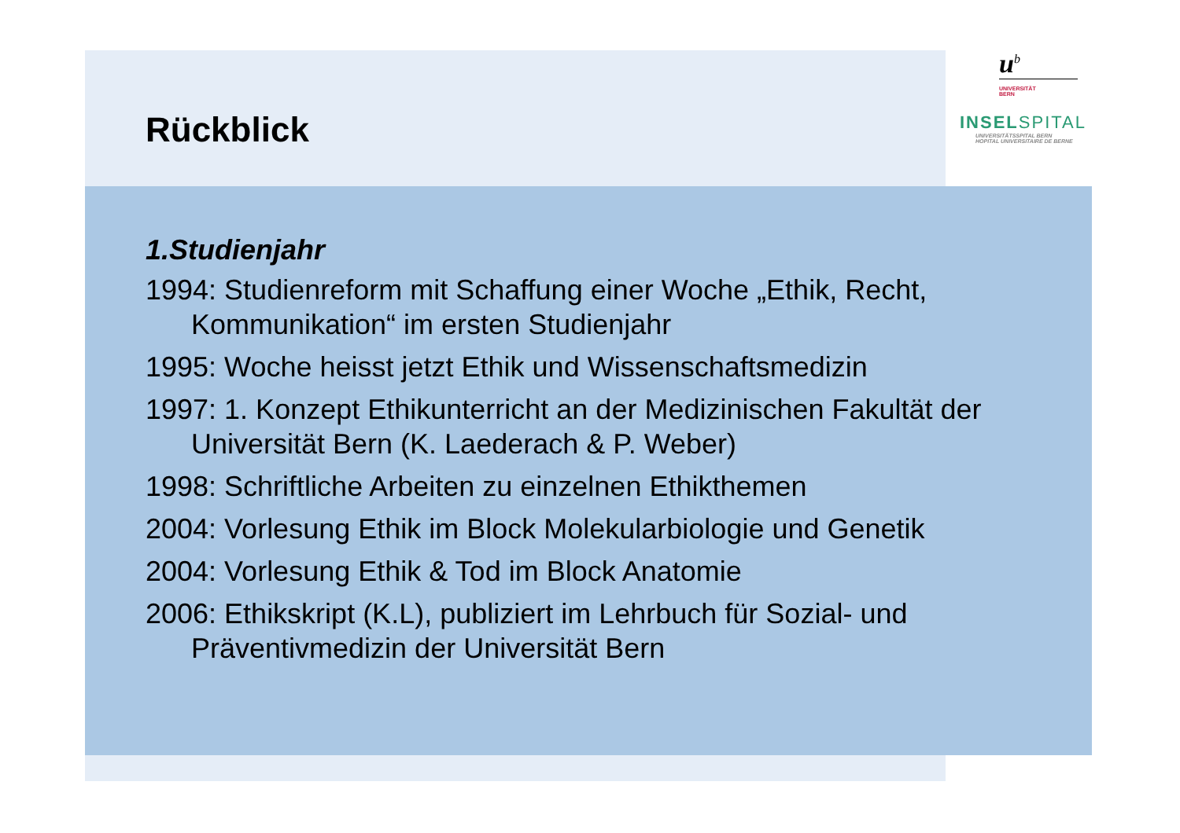u<sup>b</sup>
UNIVERSITÄT
BERN
INSELSPITAL
UNIVERSITÄTSSPITAL BERN
HOPITAL UNIVERSITAIRE DE BERNE
Rückblick
1.Studienjahr
1994: Studienreform mit Schaffung einer Woche „Ethik, Recht, Kommunikation“ im ersten Studienjahr
1995: Woche heisst jetzt Ethik und Wissenschaftsmedizin
1997: 1. Konzept Ethikunterricht an der Medizinischen Fakultät der Universität Bern (K. Laederach & P. Weber)
1998: Schriftliche Arbeiten zu einzelnen Ethikthemen
2004: Vorlesung Ethik im Block Molekularbiologie und Genetik
2004: Vorlesung Ethik & Tod im Block Anatomie
2006: Ethikskript (K.L), publiziert im Lehrbuch für Sozial- und Präventivmedizin der Universität Bern